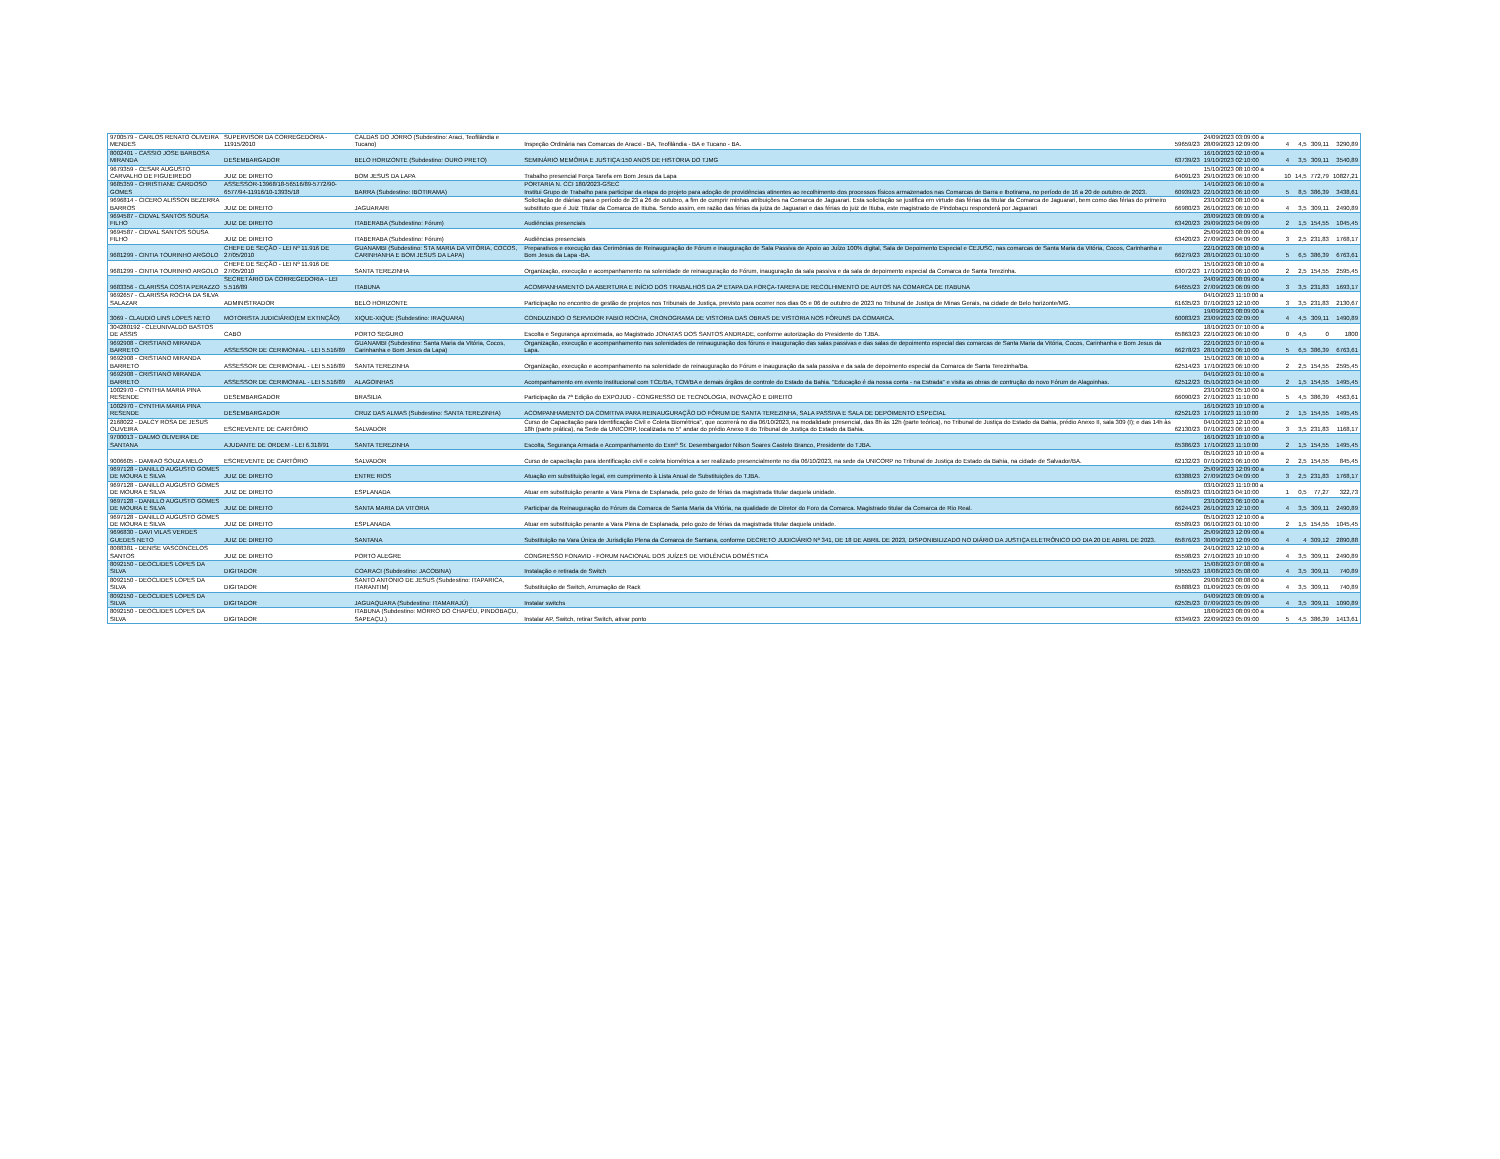| 9700579 - CARLOS RENATO OLIVEIRA MENDES | SUPERVISOR DA CORREGEDORIA - 11915/2010 | CALDAS DO JORRO (Subdestino: Araci, Teofilândia e Tucano) | Inspeção Ordinária nas Comarcas de Aracxi - BA, Teofilândia - BA e Tucano - BA. | 59659/23 | 24/09/2023 03:09:00 a 28/09/2023 12:09:00 | 4 | 4,5 | 309,11 | 3290,89 |
| 8002401 - CASSIO JOSE BARBOSA MIRANDA | DESEMBARGADOR | BELO HORIZONTE (Subdestino: OURO PRETO) | SEMINÁRIO MEMÓRIA E JUSTIÇA:150 ANOS DE HISTORIA DO TJMG | 63739/23 | 16/10/2023 02:10:00 a 19/10/2023 02:10:00 | 4 | 3,5 | 309,11 | 3540,89 |
| 9679359 - CESAR AUGUSTO CARVALHO DE FIGUEIREDO | JUIZ DE DIREITO | BOM JESUS DA LAPA | Trabalho presencial Força Tarefa em Bom Jesus da Lapa | 64091/23 | 15/10/2023 08:10:00 a 29/10/2023 06:10:00 | 10 | 14,5 | 772,79 | 10827,21 |
| 9685359 - CHRISTIANE CARDOSO GOMES | ASSESSOR-13968/18-56516/89-5772/90-6577/94-11916/10-13935/18 | BARRA (Subdestino: IBOTIRAMA) | PORTARIA N. CCI 180/2023-GSEC Institui Grupo de Trabalho para participar da etapa do projeto para adoção de providências atinentes ao recolhimento dos processos físicos armazenados nas Comarcas de Barra e Ibotirama, no período de 16 a 20 de outubro de 2023. | 60939/23 | 14/10/2023 06:10:00 a 22/10/2023 06:10:00 | 5 | 8,5 | 386,39 | 3438,61 |
| 9696814 - CICERO ALISSON BEZERRA BARROS | JUIZ DE DIREITO | JAGUARARI | Solicitação de diárias para o período de 23 a 26 de outubro, a fim de cumprir minhas atribuições na Comarca de Jaguarari. Esta solicitação se justifica em virtude das férias da titular da Comarca de Jaguarari, bem como das férias do primeiro substituto que é Juiz Titular da Comarca de Itiuba. Sendo assim, em razão das férias da juiza de Jaguarari e das férias do juiz de Itiuba, este magistrado de Pindobaçu responderá por Jaguarari | 66980/23 | 23/10/2023 08:10:00 a 26/10/2023 06:10:00 | 4 | 3,5 | 309,11 | 2490,89 |
| 9694587 - CIDVAL SANTOS SOUSA FILHO | JUIZ DE DIREITO | ITABERABA (Subdestino: Fórum) | Audiências presenciais | 63420/23 | 28/09/2023 08:09:00 a 29/09/2023 04:09:00 | 2 | 1,5 | 154,55 | 1045,45 |
| 9694587 - CIDVAL SANTOS SOUSA FILHO | JUIZ DE DIREITO | ITABERABA (Subdestino: Fórum) | Audiências presenciais | 63420/23 | 25/09/2023 08:09:00 a 27/09/2023 04:09:00 | 3 | 2,5 | 231,83 | 1768,17 |
| 9681299 - CINTIA TOURINHO ARGOLO | CHEFE DE SEÇÃO - LEI Nº 11.916 DE 27/05/2010 | GUANAMBI (Subdestino: STA MARIA DA VITÓRIA, COCOS, CARINHANHA E BOM JESUS DA LAPA) | Preparativos e execução das Cerimônias de Reinauguração de Fórum e inauguração de Sala Passiva de Apoio ao Juízo 100% digital, Sala de Depoimento Especial e CEJUSC, nas comarcas de Santa Maria da Vitória, Cocos, Carinhanha e Bom Jesus da Lapa -BA. | 66279/23 | 22/10/2023 08:10:00 a 28/10/2023 01:10:00 | 5 | 6,5 | 386,39 | 6763,61 |
| 9681299 - CINTIA TOURINHO ARGOLO | CHEFE DE SEÇÃO - LEI Nº 11.916 DE 27/05/2010 | SANTA TEREZINHA | Organização, execução e acompanhamento na solenidade de reinauguração do Fórum, inauguração da sala passiva e da sala de depoimento especial da Comarca de Santa Terezinha. | 63072/23 | 15/10/2023 08:10:00 a 17/10/2023 06:10:00 | 2 | 2,5 | 154,55 | 2595,45 |
| 9683356 - CLARISSA COSTA PERAZZO | SECRETÁRIO DA CORREGEDORIA - LEI 5.516/89 | ITABUNA | ACOMPANHAMENTO DA ABERTURA E INÍCIO DOS TRABALHOS DA 2ª ETAPA DA FORÇA-TAREFA DE RECOLHIMENTO DE AUTOS NA COMARCA DE ITABUNA | 64655/23 | 24/09/2023 08:09:00 a 27/09/2023 06:09:00 | 3 | 3,5 | 231,83 | 1693,17 |
| 9692657 - CLARISSA ROCHA DA SILVA SALAZAR | ADMINISTRADOR | BELO HORIZONTE | Participação no encontro de gestão de projetos nos Tribunais de Justiça, previsto para ocorrer nos dias 05 e 06 de outubro de 2023 no Tribunal de Justiça de Minas Gerais, na cidade de Belo horizonte/MG. | 61635/23 | 04/10/2023 11:10:00 a 07/10/2023 12:10:00 | 3 | 3,5 | 231,83 | 2130,67 |
| 3069 - CLAUDIO LINS LOPES NETO | MOTORISTA JUDICIÁRIO(EM EXTINÇÃO) | XIQUE-XIQUE (Subdestino: IRAQUARA) | CONDUZINDO O SERVIDOR FABIO ROCHA, CRONOGRAMA DE VISTORIA DAS OBRAS DE VISTORIA NOS FÓRUNS DA COMARCA. | 60083/23 | 19/09/2023 08:09:00 a 23/09/2023 02:09:00 | 4 | 4,5 | 309,11 | 1490,89 |
| 304280192 - CLEUNIVALDO BASTOS DE ASSIS | CABO | PORTO SEGURO | Escolta e Segurança aproximada, ao Magistrado JONATAS DOS SANTOS ANDRADE, conforme autorização do Presidente do TJBA. | 65863/23 | 18/10/2023 07:10:00 a 22/10/2023 06:10:00 | 0 | 4,5 | 0 | 1800 |
| 9692908 - CRISTIANO MIRANDA BARRETO | ASSESSOR DE CERIMONIAL - LEI 5.516/89 | GUANAMBI (Subdestino: Santa Maria da Vitória, Cocos, Carinhanha e Bom Jesus da Lapa) | Organização, execução e acompanhamento nas solenidades de reinauguração dos fóruns e inauguração das salas passivas e das salas de depoimento especial das comarcas de Santa Maria da Vitória, Cocos, Carinhanha e Bom Jesus da Lapa. | 66278/23 | 22/10/2023 07:10:00 a 28/10/2023 06:10:00 | 5 | 6,5 | 386,39 | 6763,61 |
| 9692908 - CRISTIANO MIRANDA BARRETO | ASSESSOR DE CERIMONIAL - LEI 5.516/89 | SANTA TEREZINHA | Organização, execução e acompanhamento na solenidade de reinauguração do Fórum e inauguração da sala passiva e da sala de depoimento especial da Comarca de Santa Terezinha/Ba. | 62514/23 | 15/10/2023 08:10:00 a 17/10/2023 06:10:00 | 2 | 2,5 | 154,55 | 2595,45 |
| 9692908 - CRISTIANO MIRANDA BARRETO | ASSESSOR DE CERIMONIAL - LEI 5.516/89 | ALAGOINHAS | Acompanhamento em evento institucional com TCE/BA, TCM/BA e demais órgãos de controle do Estado da Bahia. "Educação é da nossa conta - na Estrada" e visita as obras de contrução do novo Fórum de Alagoinhas. | 62512/23 | 04/10/2023 01:10:00 a 05/10/2023 04:10:00 | 2 | 1,5 | 154,55 | 1495,45 |
| 1002970 - CYNTHIA MARIA PINA RESENDE | DESEMBARGADOR | BRASILIA | Participação da 7ª Edição do EXPOJUD - CONGRESSO DE TECNOLOGIA, INOVAÇÃO E DIREITO | 66090/23 | 23/10/2023 05:10:00 a 27/10/2023 11:10:00 | 5 | 4,5 | 386,39 | 4563,61 |
| 1002970 - CYNTHIA MARIA PINA RESENDE | DESEMBARGADOR | CRUZ DAS ALMAS (Subdestino: SANTA TEREZINHA) | ACOMPANHAMENTO DA COMITIVA PARA REINAUGURAÇÃO DO FÓRUM DE SANTA TEREZINHA, SALA PASSIVA E SALA DE DEPOIMENTO ESPECIAL | 62521/23 | 16/10/2023 10:10:00 a 17/10/2023 11:10:00 | 2 | 1,5 | 154,55 | 1495,45 |
| 2168022 - DALCY ROSA DE JESUS OLIVEIRA | ESCREVENTE DE CARTÓRIO | SALVADOR | Curso de Capacitação para Identificação Civil e Coleta Biométrica", que ocorrerá no dia 06/10/2023, na modalidade presencial, das 8h às 12h (parte teórica), no Tribunal de Justiça do Estado da Bahia, prédio Anexo II, sala 309 (I); e das 14h às 18h (parte prática), na Sede da UNICORP, localizada no 5° andar do prédio Anexo II do Tribunal de Justiça do Estado da Bahia. | 62130/23 | 04/10/2023 12:10:00 a 07/10/2023 06:10:00 | 3 | 3,5 | 231,83 | 1168,17 |
| 9700013 - DALMO OLIVEIRA DE SANTANA | AJUDANTE DE ORDEM - LEI 6.318/91 | SANTA TEREZINHA | Escolta, Segurança Armada e Acompanhamento do Exmº Sr. Desembargador Nilson Soares Castelo Branco, Presidente do TJBA. | 65386/23 | 16/10/2023 10:10:00 a 17/10/2023 11:10:00 | 2 | 1,5 | 154,55 | 1495,45 |
| 9006605 - DAMIAO SOUZA MELO | ESCREVENTE DE CARTÓRIO | SALVADOR | Curso de capacitação para identificação civil e coleta biométrica a ser realizado presencialmente no dia 06/10/2023, na sede da UNICORP no Tribunal de Justiça do Estado da Bahia, na cidade de Salvador/BA. | 62132/23 | 05/10/2023 10:10:00 a 07/10/2023 06:10:00 | 2 | 2,5 | 154,55 | 845,45 |
| 9697128 - DANILLO AUGUSTO GOMES DE MOURA E SILVA | JUIZ DE DIREITO | ENTRE RIOS | Atuação em substituição legal, em cumprimento à Lista Anual de Substituições do TJBA. | 63388/23 | 25/09/2023 12:09:00 a 27/09/2023 04:09:00 | 3 | 2,5 | 231,83 | 1768,17 |
| 9697128 - DANILLO AUGUSTO GOMES DE MOURA E SILVA | JUIZ DE DIREITO | ESPLANADA | Atuar em substituição perante a Vara Plena de Esplanada, pelo gozo de férias da magistrada titular daquela unidade. | 65589/23 | 03/10/2023 11:10:00 a 03/10/2023 04:10:00 | 1 | 0,5 | 77,27 | 322,73 |
| 9697128 - DANILLO AUGUSTO GOMES DE MOURA E SILVA | JUIZ DE DIREITO | SANTA MARIA DA VITORIA | Participar da Reinauguração do Fórum da Comarca de Santa Maria da Vitória, na qualidade de Diretor do Foro da Comarca. Magistrado titular da Comarca de Rio Real. | 66244/23 | 23/10/2023 06:10:00 a 26/10/2023 12:10:00 | 4 | 3,5 | 309,11 | 2490,89 |
| 9697128 - DANILLO AUGUSTO GOMES DE MOURA E SILVA | JUIZ DE DIREITO | ESPLANADA | Atuar em substituição perante a Vara Plena de Esplanada, pelo gozo de férias da magistrada titular daquela unidade. | 65589/23 | 05/10/2023 12:10:00 a 06/10/2023 01:10:00 | 2 | 1,5 | 154,55 | 1045,45 |
| 9696830 - DAVI VILAS VERDES GUEDES NETO | JUIZ DE DIREITO | SANTANA | Substituição na Vara Única de Jurisdição Plena da Comarca de Santana, conforme DECRETO JUDICIÁRIO Nº 341, DE 18 DE ABRIL DE 2023, DISPONIBILIZADO NO DIÁRIO DA JUSTIÇA ELETRÔNICO DO DIA 20 DE ABRIL DE 2023. | 65876/23 | 25/09/2023 12:09:00 a 30/09/2023 12:09:00 | 4 | 4 | 309,12 | 2890,88 |
| 8088381 - DENISE VASCONCELOS SANTOS | JUIZ DE DIREITO | PORTO ALEGRE | CONGRESSO FONAVID - FORUM NACIONAL DOS JUÍZES DE VIOLÊNCIA DOMÉSTICA | 65598/23 | 24/10/2023 12:10:00 a 27/10/2023 10:10:00 | 4 | 3,5 | 309,11 | 2490,89 |
| 8092150 - DEOCLIDES LOPES DA SILVA | DIGITADOR | COARACI (Subdestino: JACOBINA) | Instalação e retirada de Switch | 59555/23 | 15/08/2023 07:08:00 a 18/08/2023 05:08:00 | 4 | 3,5 | 309,11 | 740,89 |
| 8092150 - DEOCLIDES LOPES DA SILVA | DIGITADOR | SANTO ANTONIO DE JESUS (Subdestino: ITAPARICA, ITARANTIM) | Substituição de Switch, Arrumação de Rack | 65888/23 | 29/08/2023 08:08:00 a 01/09/2023 05:09:00 | 4 | 3,5 | 309,11 | 740,89 |
| 8092150 - DEOCLIDES LOPES DA SILVA | DIGITADOR | JAGUAQUARA (Subdestino: ITAMARAJÚ) | Instalar switchs | 62535/23 | 04/09/2023 08:09:00 a 07/09/2023 05:09:00 | 4 | 3,5 | 309,11 | 1090,89 |
| 8092150 - DEOCLIDES LOPES DA SILVA | DIGITADOR | ITABUNA (Subdestino: MORRO DO CHAPÉU, PINDOBAÇU, SAPEAÇU.) | Instalar AP, Switch, retirar Switch, ativar ponto | 63349/23 | 18/09/2023 08:09:00 a 22/09/2023 05:09:00 | 5 | 4,5 | 386,39 | 1413,61 |